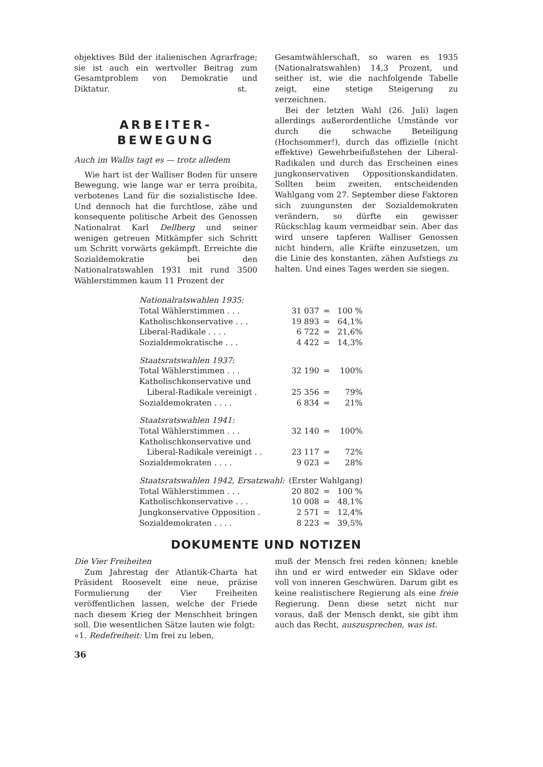objektives Bild der italienischen Agrarfrage; sie ist auch ein wertvoller Beitrag zum Gesamtproblem von Demokratie und Diktatur. st.
ARBEITER-
BEWEGUNG
Auch im Wallis tagt es — trotz alledem
Wie hart ist der Walliser Boden für unsere Bewegung, wie lange war er terra proibita, verbotenes Land für die sozialistische Idee. Und dennoch hat die furchtlose, zähe und konsequente politische Arbeit des Genossen Nationalrat Karl Dellberg und seiner wenigen getreuen Mitkämpfer sich Schritt um Schritt vorwärts gekämpft. Erreichte die Sozialdemokratie bei den Nationalratswahlen 1931 mit rund 3500 Wählerstimmen kaum 11 Prozent der
Gesamtwählerschaft, so waren es 1935 (Nationalratswahlen) 14,3 Prozent, und seither ist, wie die nachfolgende Tabelle zeigt, eine stetige Steigerung zu verzeichnen.
Bei der letzten Wahl (26. Juli) lagen allerdings außerordentliche Umstände vor durch die schwache Beteiligung (Hochsommer!), durch das offizielle (nicht effektive) Gewehrbeifußstehen der Liberal-Radikalen und durch das Erscheinen eines jungkonservativen Oppositionskandidaten. Sollten beim zweiten, entscheidenden Wahlgang vom 27. September diese Faktoren sich zuungunsten der Sozialdemokraten verändern, so dürfte ein gewisser Rückschlag kaum vermeidbar sein. Aber das wird unsere tapferen Walliser Genossen nicht hindern, alle Kräfte einzusetzen, um die Linie des konstanten, zähen Aufstiegs zu halten. Und eines Tages werden sie siegen.
| Nationalratswahlen 1935: | | | |
| Total Wählerstimmen . . . | 31 037 | = | 100 % |
| Katholischkonservative . . . | 19 893 | = | 64,1% |
| Liberal-Radikale . . . . | 6 722 | = | 21,6% |
| Sozialdemokratische . . . | 4 422 | = | 14,3% |
| Staatsratswahlen 1937: | | | |
| Total Wählerstimmen . . . | 32 190 | = | 100% |
| Katholischkonservative und | | | |
| Liberal-Radikale vereinigt . | 25 356 | = | 79% |
| Sozialdemokraten . . . . | 6 834 | = | 21% |
| Staatsratswahlen 1941: | | | |
| Total Wählerstimmen . . . | 32 140 | = | 100% |
| Katholischkonservative und | | | |
| Liberal-Radikale vereinigt . . | 23 117 | = | 72% |
| Sozialdemokraten . . . . | 9 023 | = | 28% |
| Staatsratswahlen 1942, Ersatzwahl: | (Erster Wahlgang) | | |
| Total Wählerstimmen . . . | 20 802 | = | 100 % |
| Katholischkonservative . . . | 10 008 | = | 48,1% |
| Jungkonservative Opposition . | 2 571 | = | 12,4% |
| Sozialdemokraten . . . . | 8 223 | = | 39,5% |
DOKUMENTE UND NOTIZEN
Die Vier Freiheiten
Zum Jahrestag der Atlantik-Charta hat Präsident Roosevelt eine neue, präzise Formulierung der Vier Freiheiten veröffentlichen lassen, welche der Friede nach diesem Krieg der Menschheit bringen soll. Die wesentlichen Sätze lauten wie folgt:
«1. Redefreiheit: Um frei zu leben,
muß der Mensch frei reden können; kneble ihn und er wird entweder ein Sklave oder voll von inneren Geschwüren. Darum gibt es keine realistischere Regierung als eine freie Regierung. Denn diese setzt nicht nur voraus, daß der Mensch denkt, sie gibt ihm auch das Recht, auszusprechen, was ist.
36